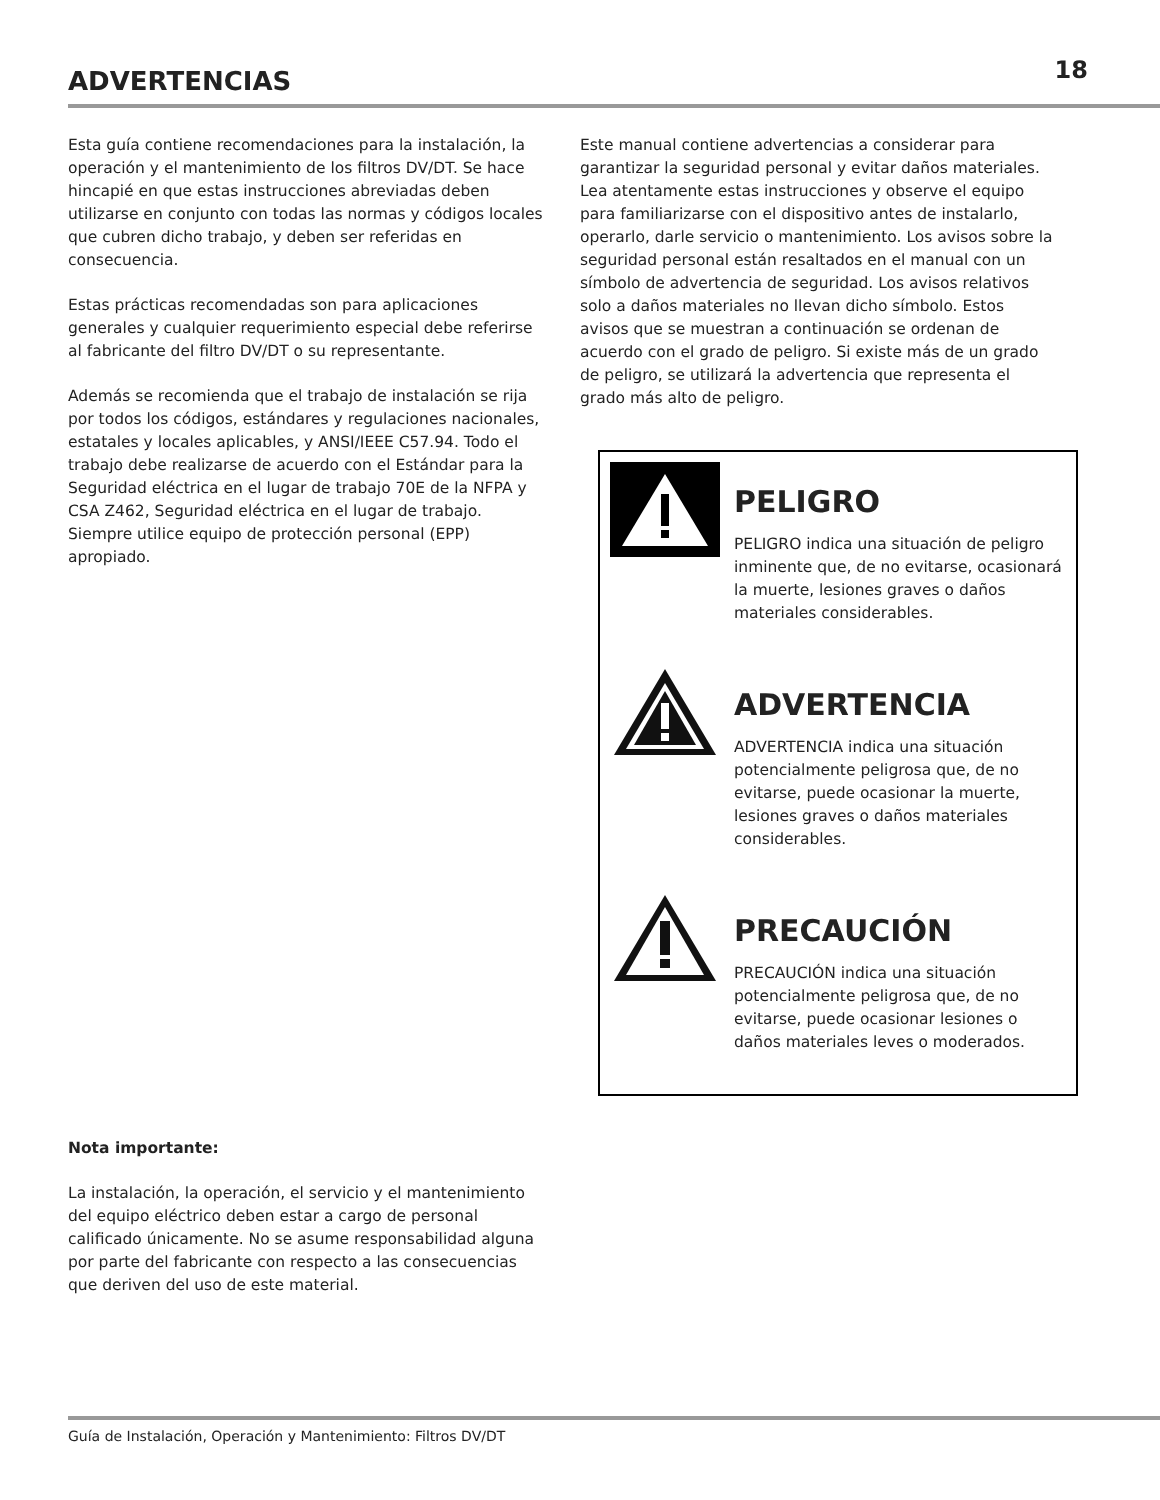ADVERTENCIAS
18
Esta guía contiene recomendaciones para la instalación, la operación y el mantenimiento de los filtros DV/DT. Se hace hincapié en que estas instrucciones abreviadas deben utilizarse en conjunto con todas las normas y códigos locales que cubren dicho trabajo, y deben ser referidas en consecuencia.
Estas prácticas recomendadas son para aplicaciones generales y cualquier requerimiento especial debe referirse al fabricante del filtro DV/DT o su representante.
Además se recomienda que el trabajo de instalación se rija por todos los códigos, estándares y regulaciones nacionales, estatales y locales aplicables, y ANSI/IEEE C57.94. Todo el trabajo debe realizarse de acuerdo con el Estándar para la Seguridad eléctrica en el lugar de trabajo 70E de la NFPA y CSA Z462, Seguridad eléctrica en el lugar de trabajo. Siempre utilice equipo de protección personal (EPP) apropiado.
Nota importante:
La instalación, la operación, el servicio y el mantenimiento del equipo eléctrico deben estar a cargo de personal calificado únicamente. No se asume responsabilidad alguna por parte del fabricante con respecto a las consecuencias que deriven del uso de este material.
Este manual contiene advertencias a considerar para garantizar la seguridad personal y evitar daños materiales. Lea atentamente estas instrucciones y observe el equipo para familiarizarse con el dispositivo antes de instalarlo, operarlo, darle servicio o mantenimiento. Los avisos sobre la seguridad personal están resaltados en el manual con un símbolo de advertencia de seguridad. Los avisos relativos solo a daños materiales no llevan dicho símbolo. Estos avisos que se muestran a continuación se ordenan de acuerdo con el grado de peligro. Si existe más de un grado de peligro, se utilizará la advertencia que representa el grado más alto de peligro.
PELIGRO
PELIGRO indica una situación de peligro inminente que, de no evitarse, ocasionará la muerte, lesiones graves o daños materiales considerables.
ADVERTENCIA
ADVERTENCIA indica una situación potencialmente peligrosa que, de no evitarse, puede ocasionar la muerte, lesiones graves o daños materiales considerables.
PRECAUCIÓN
PRECAUCIÓN indica una situación potencialmente peligrosa que, de no evitarse, puede ocasionar lesiones o daños materiales leves o moderados.
Guía de Instalación, Operación y Mantenimiento: Filtros DV/DT